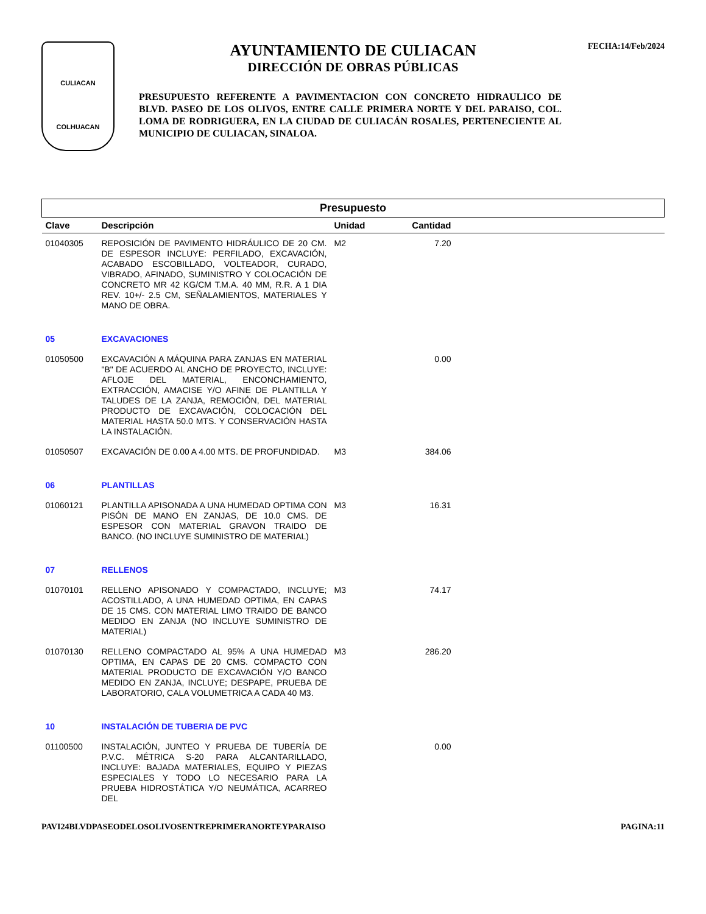CULIACAN
COLHUACAN
AYUNTAMIENTO DE CULIACAN
DIRECCIÓN DE OBRAS PÚBLICAS
PRESUPUESTO REFERENTE A PAVIMENTACION CON CONCRETO HIDRAULICO DE BLVD. PASEO DE LOS OLIVOS, ENTRE CALLE PRIMERA NORTE Y DEL PARAISO, COL. LOMA DE RODRIGUERA, EN LA CIUDAD DE CULIACÁN ROSALES, PERTENECIENTE AL MUNICIPIO DE CULIACAN, SINALOA.
FECHA:14/Feb/2024
| Presupuesto | | | | |
| --- | --- | --- | --- | --- |
| Clave | Descripción | Unidad | Cantidad | |
| 01040305 | REPOSICIÓN DE PAVIMENTO HIDRÁULICO DE 20 CM. DE ESPESOR INCLUYE: PERFILADO, EXCAVACIÓN, ACABADO ESCOBILLADO, VOLTEADOR, CURADO, VIBRADO, AFINADO, SUMINISTRO Y COLOCACIÓN DE CONCRETO MR 42 KG/CM T.M.A. 40 MM, R.R. A 1 DIA REV. 10+/- 2.5 CM, SEÑALAMIENTOS, MATERIALES Y MANO DE OBRA. | M2 | 7.20 | |
| 05 | EXCAVACIONES | | | |
| 01050500 | EXCAVACIÓN A MÁQUINA PARA ZANJAS EN MATERIAL "B" DE ACUERDO AL ANCHO DE PROYECTO, INCLUYE: AFLOJE DEL MATERIAL, ENCONCHAMIENTO, EXTRACCIÓN, AMACISE Y/O AFINE DE PLANTILLA Y TALUDES DE LA ZANJA, REMOCIÓN, DEL MATERIAL PRODUCTO DE EXCAVACIÓN, COLOCACIÓN DEL MATERIAL HASTA 50.0 MTS. Y CONSERVACIÓN HASTA LA INSTALACIÓN. | | 0.00 | |
| 01050507 | EXCAVACIÓN DE 0.00 A 4.00 MTS. DE PROFUNDIDAD. | M3 | 384.06 | |
| 06 | PLANTILLAS | | | |
| 01060121 | PLANTILLA APISONADA A UNA HUMEDAD OPTIMA CON PISÓN DE MANO EN ZANJAS, DE 10.0 CMS. DE ESPESOR CON MATERIAL GRAVON TRAIDO DE BANCO. (NO INCLUYE SUMINISTRO DE MATERIAL) | M3 | 16.31 | |
| 07 | RELLENOS | | | |
| 01070101 | RELLENO APISONADO Y COMPACTADO, INCLUYE; ACOSTILLADO, A UNA HUMEDAD OPTIMA, EN CAPAS DE 15 CMS. CON MATERIAL LIMO TRAIDO DE BANCO MEDIDO EN ZANJA (NO INCLUYE SUMINISTRO DE MATERIAL) | M3 | 74.17 | |
| 01070130 | RELLENO COMPACTADO AL 95% A UNA HUMEDAD OPTIMA, EN CAPAS DE 20 CMS. COMPACTO CON MATERIAL PRODUCTO DE EXCAVACIÓN Y/O BANCO MEDIDO EN ZANJA, INCLUYE; DESPAPE, PRUEBA DE LABORATORIO, CALA VOLUMETRICA A CADA 40 M3. | M3 | 286.20 | |
| 10 | INSTALACIÓN DE TUBERIA DE PVC | | | |
| 01100500 | INSTALACIÓN, JUNTEO Y PRUEBA DE TUBERÍA DE P.V.C. MÉTRICA S-20 PARA ALCANTARILLADO, INCLUYE: BAJADA MATERIALES, EQUIPO Y PIEZAS ESPECIALES Y TODO LO NECESARIO PARA LA PRUEBA HIDROSTÁTICA Y/O NEUMÁTICA, ACARREO DEL | | 0.00 | |
PAVI24BLVDPASEODELOSOLIVOSENTREPRIMERANORTEYPARAISO PAGINA:11